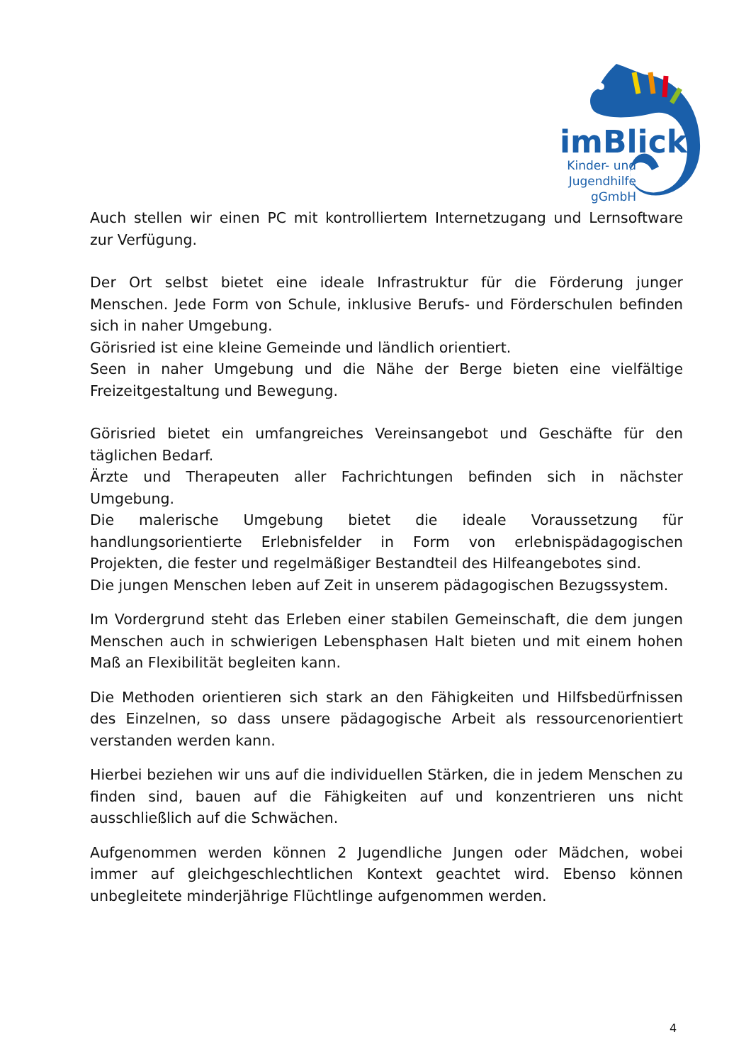imBlick
Kinder- und
Jugendhilfe
gGmbH
Auch stellen wir einen PC mit kontrolliertem Internetzugang und Lernsoftware zur Verfügung.
Der Ort selbst bietet eine ideale Infrastruktur für die Förderung junger Menschen. Jede Form von Schule, inklusive Berufs- und Förderschulen befinden sich in naher Umgebung.
Görisried ist eine kleine Gemeinde und ländlich orientiert.
Seen in naher Umgebung und die Nähe der Berge bieten eine vielfältige Freizeitgestaltung und Bewegung.
Görisried bietet ein umfangreiches Vereinsangebot und Geschäfte für den täglichen Bedarf.
Ärzte und Therapeuten aller Fachrichtungen befinden sich in nächster Umgebung.
Die malerische Umgebung bietet die ideale Voraussetzung für handlungsorientierte Erlebnisfelder in Form von erlebnispädagogischen Projekten, die fester und regelmäßiger Bestandteil des Hilfeangebotes sind.
Die jungen Menschen leben auf Zeit in unserem pädagogischen Bezugssystem.
Im Vordergrund steht das Erleben einer stabilen Gemeinschaft, die dem jungen Menschen auch in schwierigen Lebensphasen Halt bieten und mit einem hohen Maß an Flexibilität begleiten kann.
Die Methoden orientieren sich stark an den Fähigkeiten und Hilfsbedürfnissen des Einzelnen, so dass unsere pädagogische Arbeit als ressourcenorientiert verstanden werden kann.
Hierbei beziehen wir uns auf die individuellen Stärken, die in jedem Menschen zu finden sind, bauen auf die Fähigkeiten auf und konzentrieren uns nicht ausschließlich auf die Schwächen.
Aufgenommen werden können 2 Jugendliche Jungen oder Mädchen, wobei immer auf gleichgeschlechtlichen Kontext geachtet wird. Ebenso können unbegleitete minderjährige Flüchtlinge aufgenommen werden.
4